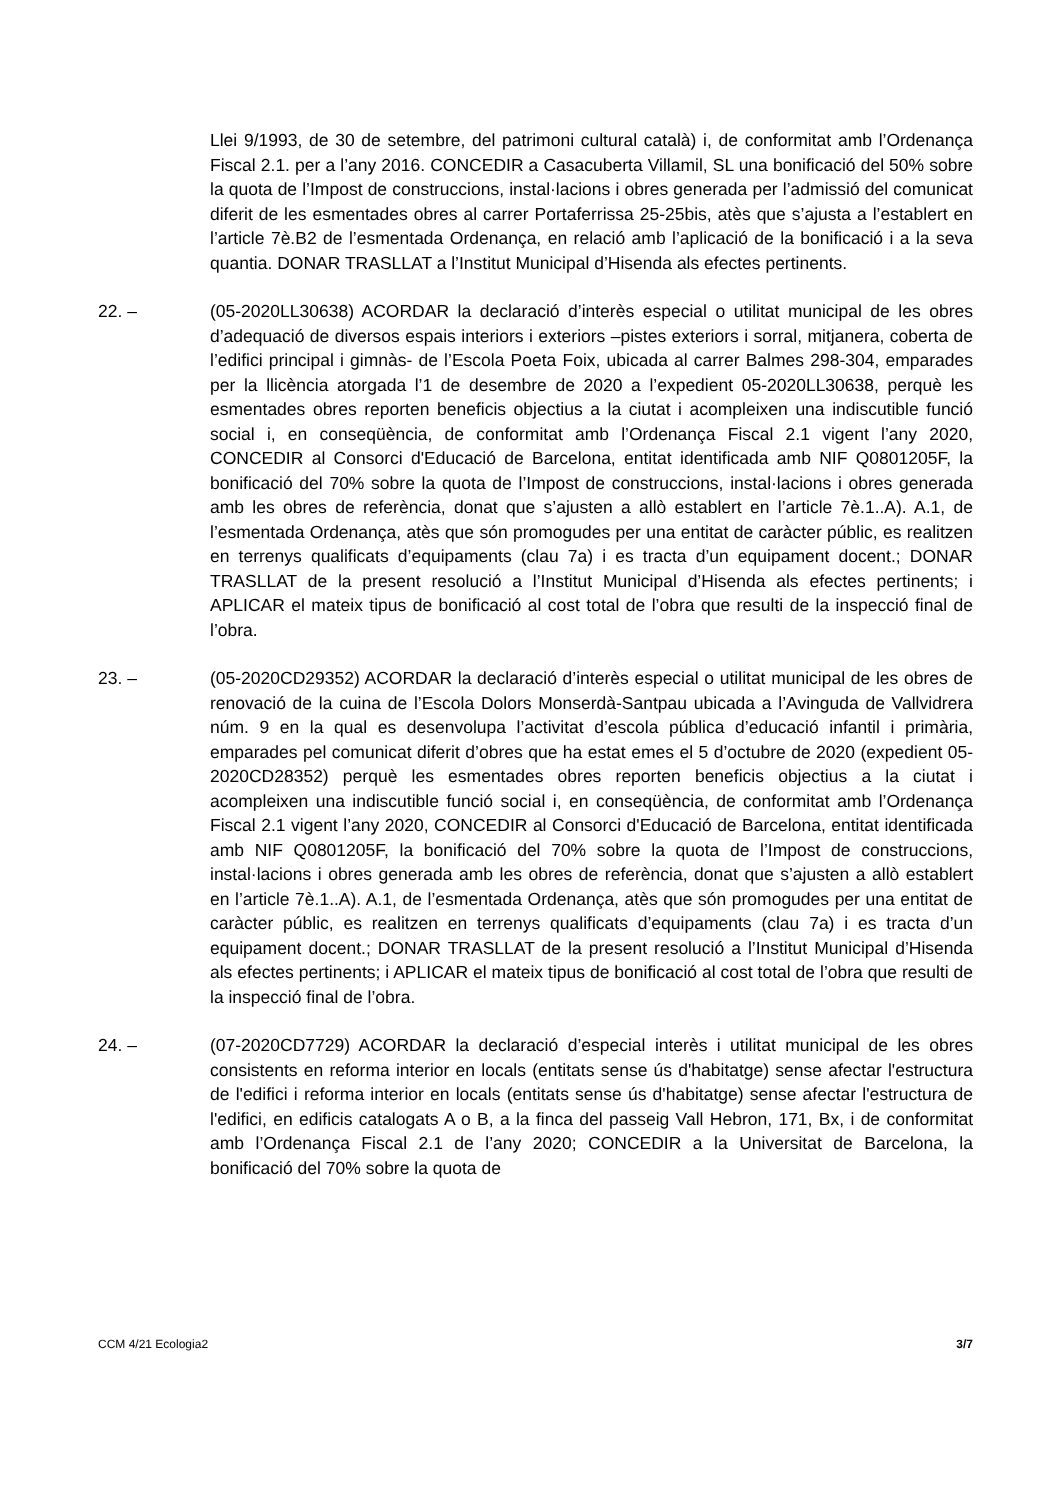Llei 9/1993, de 30 de setembre, del patrimoni cultural català) i, de conformitat amb l’Ordenança Fiscal 2.1. per a l’any 2016. CONCEDIR a Casacuberta Villamil, SL una bonificació del 50% sobre la quota de l’Impost de construccions, instal·lacions i obres generada per l’admissió del comunicat diferit de les esmentades obres al carrer Portaferrissa 25-25bis, atès que s’ajusta a l’establert en l’article 7è.B2 de l’esmentada Ordenança, en relació amb l’aplicació de la bonificació i a la seva quantia. DONAR TRASLLAT a l’Institut Municipal d’Hisenda als efectes pertinents.
22. – (05-2020LL30638) ACORDAR la declaració d’interès especial o utilitat municipal de les obres d’adequació de diversos espais interiors i exteriors –pistes exteriors i sorral, mitjanera, coberta de l’edifici principal i gimnàs- de l’Escola Poeta Foix, ubicada al carrer Balmes 298-304, emparades per la llicència atorgada l’1 de desembre de 2020 a l’expedient 05-2020LL30638, perquè les esmentades obres reporten beneficis objectius a la ciutat i acompleixen una indiscutible funció social i, en conseqüència, de conformitat amb l’Ordenança Fiscal 2.1 vigent l’any 2020, CONCEDIR al Consorci d'Educació de Barcelona, entitat identificada amb NIF Q0801205F, la bonificació del 70% sobre la quota de l’Impost de construccions, instal·lacions i obres generada amb les obres de referència, donat que s’ajusten a allò establert en l’article 7è.1..A). A.1, de l’esmentada Ordenança, atès que són promogudes per una entitat de caràcter públic, es realitzen en terrenys qualificats d’equipaments (clau 7a) i es tracta d’un equipament docent.; DONAR TRASLLAT de la present resolució a l’Institut Municipal d’Hisenda als efectes pertinents; i APLICAR el mateix tipus de bonificació al cost total de l’obra que resulti de la inspecció final de l’obra.
23. – (05-2020CD29352) ACORDAR la declaració d’interès especial o utilitat municipal de les obres de renovació de la cuina de l’Escola Dolors Monserdà-Santpau ubicada a l’Avinguda de Vallvidrera núm. 9 en la qual es desenvolupa l’activitat d’escola pública d’educació infantil i primària, emparades pel comunicat diferit d’obres que ha estat emes el 5 d’octubre de 2020 (expedient 05-2020CD28352) perquè les esmentades obres reporten beneficis objectius a la ciutat i acompleixen una indiscutible funció social i, en conseqüència, de conformitat amb l’Ordenança Fiscal 2.1 vigent l’any 2020, CONCEDIR al Consorci d'Educació de Barcelona, entitat identificada amb NIF Q0801205F, la bonificació del 70% sobre la quota de l’Impost de construccions, instal·lacions i obres generada amb les obres de referència, donat que s’ajusten a allò establert en l’article 7è.1..A). A.1, de l’esmentada Ordenança, atès que són promogudes per una entitat de caràcter públic, es realitzen en terrenys qualificats d’equipaments (clau 7a) i es tracta d’un equipament docent.; DONAR TRASLLAT de la present resolució a l’Institut Municipal d’Hisenda als efectes pertinents; i APLICAR el mateix tipus de bonificació al cost total de l’obra que resulti de la inspecció final de l’obra.
24. – (07-2020CD7729) ACORDAR la declaració d’especial interès i utilitat municipal de les obres consistents en reforma interior en locals (entitats sense ús d'habitatge) sense afectar l'estructura de l'edifici i reforma interior en locals (entitats sense ús d'habitatge) sense afectar l'estructura de l'edifici, en edificis catalogats A o B, a la finca del passeig Vall Hebron, 171, Bx, i de conformitat amb l’Ordenança Fiscal 2.1 de l’any 2020; CONCEDIR a la Universitat de Barcelona, la bonificació del 70% sobre la quota de
CCM 4/21 Ecologia2 3/7